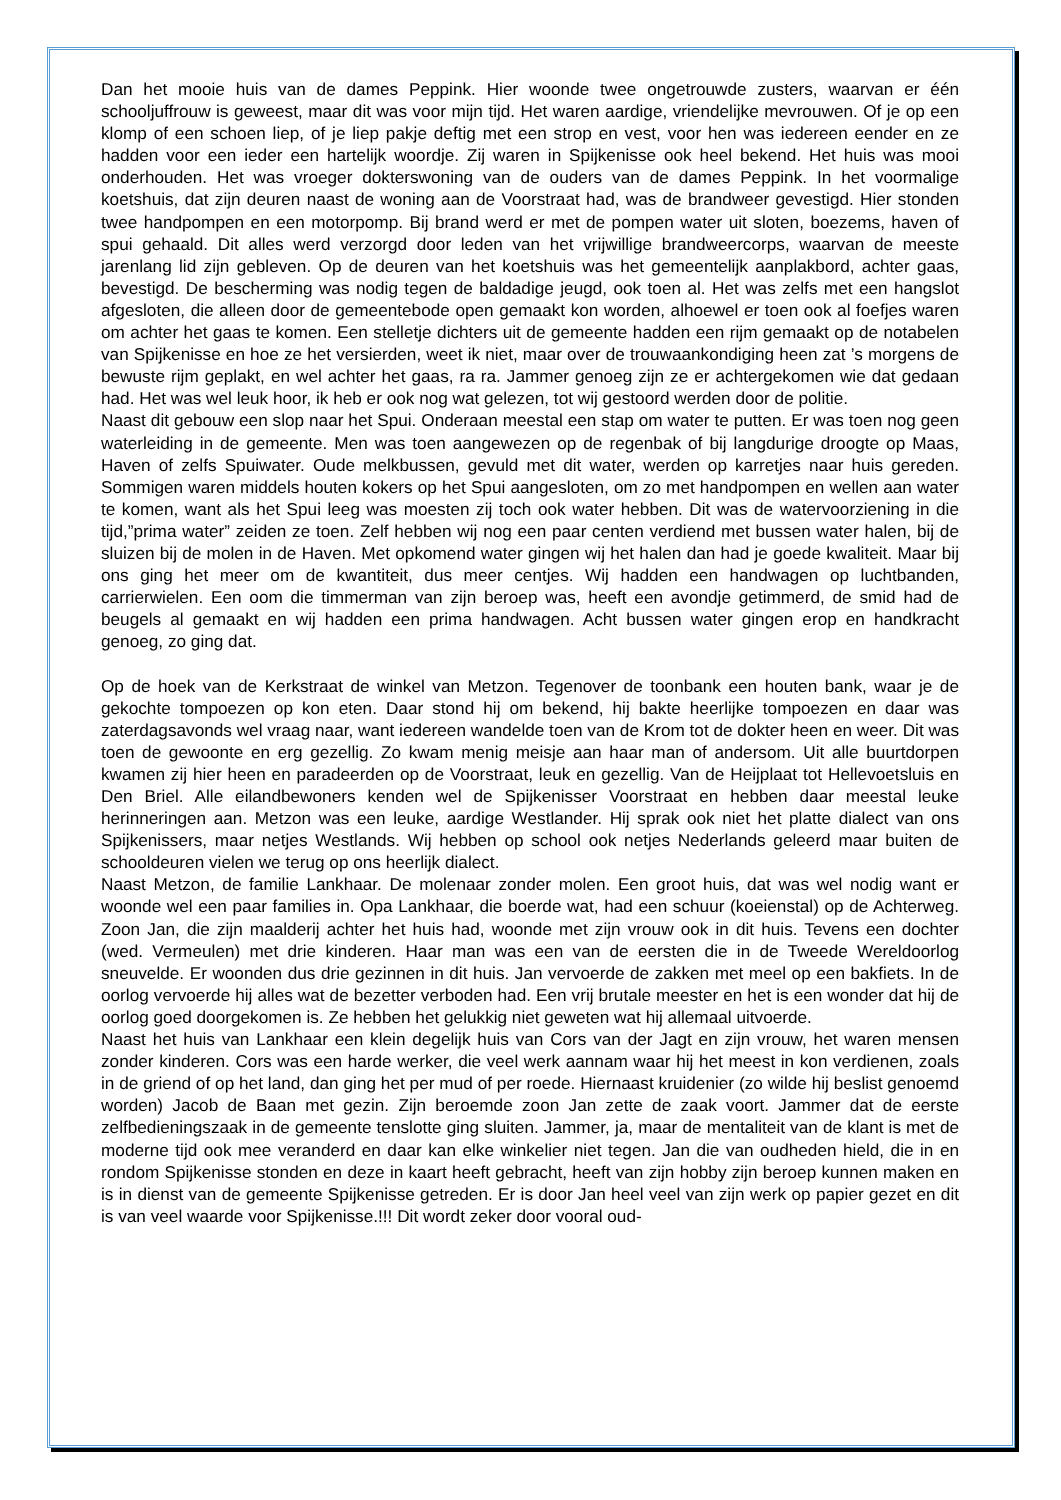Dan het mooie huis van de dames Peppink. Hier woonde twee ongetrouwde zusters, waarvan er één schooljuffrouw is geweest, maar dit was voor mijn tijd. Het waren aardige, vriendelijke mevrouwen. Of je op een klomp of een schoen liep, of je liep pakje deftig met een strop en vest, voor hen was iedereen eender en ze hadden voor een ieder een hartelijk woordje. Zij waren in Spijkenisse ook heel bekend. Het huis was mooi onderhouden. Het was vroeger dokterswoning van de ouders van de dames Peppink. In het voormalige koetshuis, dat zijn deuren naast de woning aan de Voorstraat had, was de brandweer gevestigd. Hier stonden twee handpompen en een motorpomp. Bij brand werd er met de pompen water uit sloten, boezems, haven of spui gehaald. Dit alles werd verzorgd door leden van het vrijwillige brandweercorps, waarvan de meeste jarenlang lid zijn gebleven. Op de deuren van het koetshuis was het gemeentelijk aanplakbord, achter gaas, bevestigd. De bescherming was nodig tegen de baldadige jeugd, ook toen al. Het was zelfs met een hangslot afgesloten, die alleen door de gemeentebode open gemaakt kon worden, alhoewel er toen ook al foefjes waren om achter het gaas te komen. Een stelletje dichters uit de gemeente hadden een rijm gemaakt op de notabelen van Spijkenisse en hoe ze het versierden, weet ik niet, maar over de trouwaankondiging heen zat ’s morgens de bewuste rijm geplakt, en wel achter het gaas, ra ra. Jammer genoeg zijn ze er achtergekomen wie dat gedaan had. Het was wel leuk hoor, ik heb er ook nog wat gelezen, tot wij gestoord werden door de politie.
Naast dit gebouw een slop naar het Spui. Onderaan meestal een stap om water te putten. Er was toen nog geen waterleiding in de gemeente. Men was toen aangewezen op de regenbak of bij langdurige droogte op Maas, Haven of zelfs Spuiwater. Oude melkbussen, gevuld met dit water, werden op karretjes naar huis gereden. Sommigen waren middels houten kokers op het Spui aangesloten, om zo met handpompen en wellen aan water te komen, want als het Spui leeg was moesten zij toch ook water hebben. Dit was de watervoorziening in die tijd,”prima water” zeiden ze toen. Zelf hebben wij nog een paar centen verdiend met bussen water halen, bij de sluizen bij de molen in de Haven. Met opkomend water gingen wij het halen dan had je goede kwaliteit. Maar bij ons ging het meer om de kwantiteit, dus meer centjes. Wij hadden een handwagen op luchtbanden, carrierwielen. Een oom die timmerman van zijn beroep was, heeft een avondje getimmerd, de smid had de beugels al gemaakt en wij hadden een prima handwagen. Acht bussen water gingen erop en handkracht genoeg, zo ging dat.
Op de hoek van de Kerkstraat de winkel van Metzon. Tegenover de toonbank een houten bank, waar je de gekochte tompoezen op kon eten. Daar stond hij om bekend, hij bakte heerlijke tompoezen en daar was zaterdagsavonds wel vraag naar, want iedereen wandelde toen van de Krom tot de dokter heen en weer. Dit was toen de gewoonte en erg gezellig. Zo kwam menig meisje aan haar man of andersom. Uit alle buurtdorpen kwamen zij hier heen en paradeerden op de Voorstraat, leuk en gezellig. Van de Heijplaat tot Hellevoetsluis en Den Briel. Alle eilandbewoners kenden wel de Spijkenisser Voorstraat en hebben daar meestal leuke herinneringen aan. Metzon was een leuke, aardige Westlander. Hij sprak ook niet het platte dialect van ons Spijkenissers, maar netjes Westlands. Wij hebben op school ook netjes Nederlands geleerd maar buiten de schooldeuren vielen we terug op ons heerlijk dialect.
Naast Metzon, de familie Lankhaar. De molenaar zonder molen. Een groot huis, dat was wel nodig want er woonde wel een paar families in. Opa Lankhaar, die boerde wat, had een schuur (koeienstal) op de Achterweg. Zoon Jan, die zijn maalderij achter het huis had, woonde met zijn vrouw ook in dit huis. Tevens een dochter (wed. Vermeulen) met drie kinderen. Haar man was een van de eersten die in de Tweede Wereldoorlog sneuvelde. Er woonden dus drie gezinnen in dit huis. Jan vervoerde de zakken met meel op een bakfiets. In de oorlog vervoerde hij alles wat de bezetter verboden had. Een vrij brutale meester en het is een wonder dat hij de oorlog goed doorgekomen is. Ze hebben het gelukkig niet geweten wat hij allemaal uitvoerde.
Naast het huis van Lankhaar een klein degelijk huis van Cors van der Jagt en zijn vrouw, het waren mensen zonder kinderen. Cors was een harde werker, die veel werk aannam waar hij het meest in kon verdienen, zoals in de griend of op het land, dan ging het per mud of per roede. Hiernaast kruidenier (zo wilde hij beslist genoemd worden) Jacob de Baan met gezin. Zijn beroemde zoon Jan zette de zaak voort. Jammer dat de eerste zelfbedieningszaak in de gemeente tenslotte ging sluiten. Jammer, ja, maar de mentaliteit van de klant is met de moderne tijd ook mee veranderd en daar kan elke winkelier niet tegen. Jan die van oudheden hield, die in en rondom Spijkenisse stonden en deze in kaart heeft gebracht, heeft van zijn hobby zijn beroep kunnen maken en is in dienst van de gemeente Spijkenisse getreden. Er is door Jan heel veel van zijn werk op papier gezet en dit is van veel waarde voor Spijkenisse.!!! Dit wordt zeker door vooral oud-